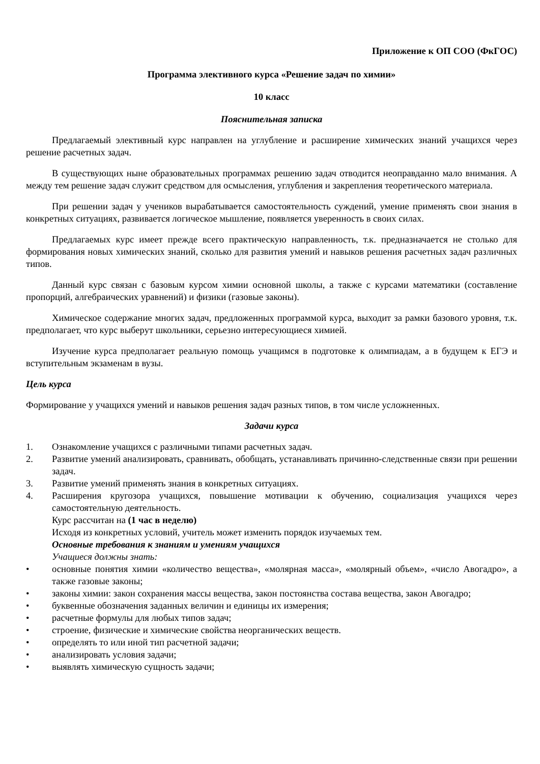Приложение к ОП СОО (ФкГОС)
Программа элективного курса «Решение задач по химии»
10 класс
Пояснительная записка
Предлагаемый элективный курс направлен на углубление и расширение химических знаний учащихся через решение расчетных задач.
В существующих ныне образовательных программах решению задач отводится неоправданно мало внимания. А между тем решение задач служит средством для осмысления, углубления и закрепления теоретического материала.
При решении задач у учеников вырабатывается самостоятельность суждений, умение применять свои знания в конкретных ситуациях, развивается логическое мышление, появляется уверенность в своих силах.
Предлагаемых курс имеет прежде всего практическую направленность, т.к. предназначается не столько для формирования новых химических знаний, сколько для развития умений и навыков решения расчетных задач различных типов.
Данный курс связан с базовым курсом химии основной школы, а также с курсами математики (составление пропорций, алгебраических уравнений) и физики (газовые законы).
Химическое содержание многих задач, предложенных программой курса, выходит за рамки базового уровня, т.к. предполагает, что курс выберут школьники, серьезно интересующиеся химией.
Изучение курса предполагает реальную помощь учащимся в подготовке к олимпиадам, а в будущем к ЕГЭ и вступительным экзаменам в вузы.
Цель курса
Формирование у учащихся умений и навыков решения задач разных типов, в том числе усложненных.
Задачи курса
1. Ознакомление учащихся с различными типами расчетных задач.
2. Развитие умений анализировать, сравнивать, обобщать, устанавливать причинно-следственные связи при решении задач.
3. Развитие умений применять знания в конкретных ситуациях.
4. Расширения кругозора учащихся, повышение мотивации к обучению, социализация учащихся через самостоятельную деятельность.
Курс рассчитан на (1 час в неделю)
Исходя из конкретных условий, учитель может изменить порядок изучаемых тем.
Основные требования к знаниям и умениям учащихся
Учащиеся должны знать:
• основные понятия химии «количество вещества», «молярная масса», «молярный объем», «число Авогадро», а также газовые законы;
• законы химии: закон сохранения массы вещества, закон постоянства состава вещества, закон Авогадро;
• буквенные обозначения заданных величин и единицы их измерения;
• расчетные формулы для любых типов задач;
• строение, физические и химические свойства неорганических веществ.
• определять то или иной тип расчетной задачи;
• анализировать условия задачи;
• выявлять химическую сущность задачи;